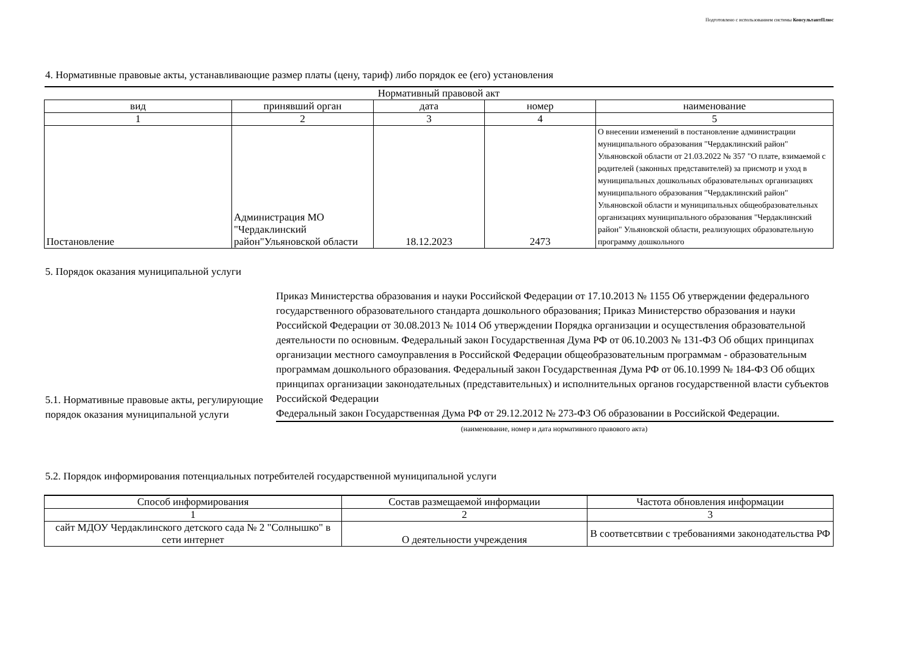Подготовлено с использованием системы КонсультантПлюс
4. Нормативные правовые акты, устанавливающие размер платы (цену, тариф) либо порядок ее (его) установления
| Нормативный правовой акт | | | | |
| --- | --- | --- | --- | --- |
| вид | принявший орган | дата | номер | наименование |
| 1 | 2 | 3 | 4 | 5 |
| Постановление | Администрация МО "Чердаклинский район"Ульяновской области | 18.12.2023 | 2473 | О внесении изменений в постановление администрации муниципального образования "Чердаклинский район" Ульяновской области от 21.03.2022 № 357 "О плате, взимаемой с родителей (законных представителей) за присмотр и уход в муниципальных дошкольных образовательных организациях муниципального образования "Чердаклинский район" Ульяновской области и муниципальных общеобразовательных организациях муниципального образования "Чердаклинский район" Ульяновской области, реализующих образовательную программу дошкольного |
5. Порядок оказания муниципальной услуги
5.1. Нормативные правовые акты, регулирующие порядок оказания муниципальной услуги
Приказ Министерства образования и науки Российской Федерации от 17.10.2013 № 1155 Об утверждении федерального государственного образовательного стандарта дошкольного образования; Приказ Министерство образования и науки Российской Федерации от 30.08.2013 № 1014 Об утверждении Порядка организации и осуществления образовательной деятельности по основным. Федеральный закон Государственная Дума РФ от 06.10.2003 № 131-ФЗ Об общих принципах организации местного самоуправления в Российской Федерации общеобразовательным программам - образовательным программам дошкольного образования. Федеральный закон Государственная Дума РФ от 06.10.1999 № 184-ФЗ Об общих принципах организации законодательных (представительных) и исполнительных органов государственной власти субъектов Российской Федерации
Федеральный закон Государственная Дума РФ от 29.12.2012 № 273-ФЗ Об образовании в Российской Федерации.
(наименование, номер и дата нормативного правового акта)
5.2. Порядок информирования потенциальных потребителей государственной муниципальной услуги
| Способ информирования | Состав размещаемой информации | Частота обновления информации |
| --- | --- | --- |
| 1 | 2 | 3 |
| сайт МДОУ Чердаклинского детского сада № 2 "Солнышко" в сети интернет | О деятельности учреждения | В соответсвтвии с требованиями законодательства РФ |